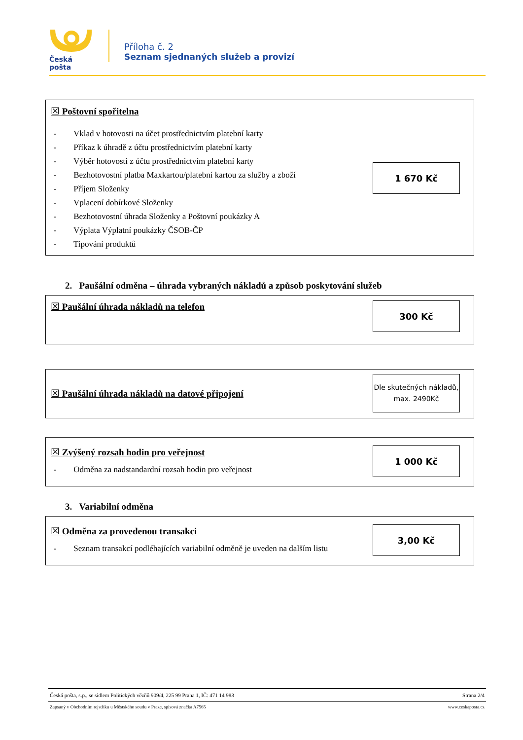Česká pošta
Příloha č. 2
Seznam sjednaných služeb a provizí
☒ Poštovní spořitelna
- Vklad v hotovosti na účet prostřednictvím platební karty
- Příkaz k úhradě z účtu prostřednictvím platební karty
- Výběr hotovosti z účtu prostřednictvím platební karty
- Bezhotovostní platba Maxkartou/platební kartou za služby a zboží
- Příjem Složenky
- Vplacení dobírkové Složenky
- Bezhotovostní úhrada Složenky a Poštovní poukázky A
- Výplata Výplatní poukázky ČSOB-ČP
- Tipování produktů
1 670 Kč
2. Paušální odměna – úhrada vybraných nákladů a způsob poskytování služeb
☒ Paušální úhrada nákladů na telefon
300 Kč
☒ Paušální úhrada nákladů na datové připojení
Dle skutečných nákladů, max. 2490Kč
☒ Zvýšený rozsah hodin pro veřejnost
- Odměna za nadstandardní rozsah hodin pro veřejnost
1 000 Kč
3. Variabilní odměna
☒ Odměna za provedenou transakci
- Seznam transakcí podléhajících variabilní odměně je uveden na dalším listu
3,00 Kč
Česká pošta, s.p., se sídlem Politických vězňů 909/4, 225 99 Praha 1, IČ: 471 14 983 Strana 2/4
Zapsaný v Obchodním rejstříku u Městského soudu v Praze, spisová značka A7565 www.ceskaposta.cz